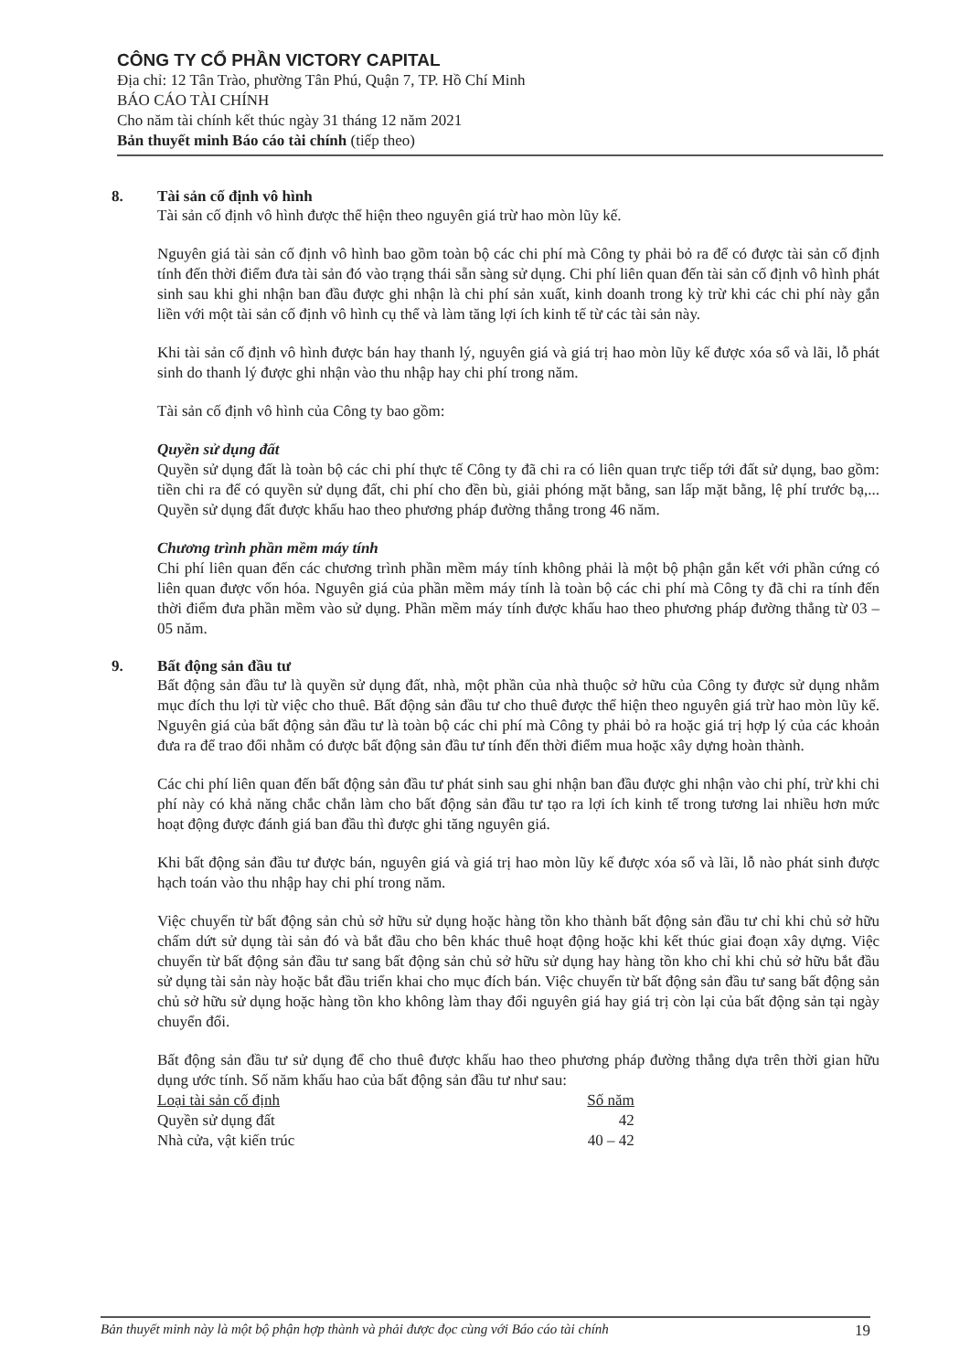CÔNG TY CỔ PHẦN VICTORY CAPITAL
Địa chỉ: 12 Tân Trào, phường Tân Phú, Quận 7, TP. Hồ Chí Minh
BÁO CÁO TÀI CHÍNH
Cho năm tài chính kết thúc ngày 31 tháng 12 năm 2021
Bản thuyết minh Báo cáo tài chính (tiếp theo)
8. Tài sản cố định vô hình
Tài sản cố định vô hình được thể hiện theo nguyên giá trừ hao mòn lũy kế.
Nguyên giá tài sản cố định vô hình bao gồm toàn bộ các chi phí mà Công ty phải bỏ ra để có được tài sản cố định tính đến thời điểm đưa tài sản đó vào trạng thái sẵn sàng sử dụng. Chi phí liên quan đến tài sản cố định vô hình phát sinh sau khi ghi nhận ban đầu được ghi nhận là chi phí sản xuất, kinh doanh trong kỳ trừ khi các chi phí này gắn liền với một tài sản cố định vô hình cụ thể và làm tăng lợi ích kinh tế từ các tài sản này.
Khi tài sản cố định vô hình được bán hay thanh lý, nguyên giá và giá trị hao mòn lũy kế được xóa sổ và lãi, lỗ phát sinh do thanh lý được ghi nhận vào thu nhập hay chi phí trong năm.
Tài sản cố định vô hình của Công ty bao gồm:
Quyền sử dụng đất
Quyền sử dụng đất là toàn bộ các chi phí thực tế Công ty đã chi ra có liên quan trực tiếp tới đất sử dụng, bao gồm: tiền chi ra để có quyền sử dụng đất, chi phí cho đền bù, giải phóng mặt bằng, san lấp mặt bằng, lệ phí trước bạ,... Quyền sử dụng đất được khấu hao theo phương pháp đường thẳng trong 46 năm.
Chương trình phần mềm máy tính
Chi phí liên quan đến các chương trình phần mềm máy tính không phải là một bộ phận gắn kết với phần cứng có liên quan được vốn hóa. Nguyên giá của phần mềm máy tính là toàn bộ các chi phí mà Công ty đã chi ra tính đến thời điểm đưa phần mềm vào sử dụng. Phần mềm máy tính được khấu hao theo phương pháp đường thẳng từ 03 – 05 năm.
9. Bất động sản đầu tư
Bất động sản đầu tư là quyền sử dụng đất, nhà, một phần của nhà thuộc sở hữu của Công ty được sử dụng nhằm mục đích thu lợi từ việc cho thuê. Bất động sản đầu tư cho thuê được thể hiện theo nguyên giá trừ hao mòn lũy kế. Nguyên giá của bất động sản đầu tư là toàn bộ các chi phí mà Công ty phải bỏ ra hoặc giá trị hợp lý của các khoản đưa ra để trao đổi nhằm có được bất động sản đầu tư tính đến thời điểm mua hoặc xây dựng hoàn thành.
Các chi phí liên quan đến bất động sản đầu tư phát sinh sau ghi nhận ban đầu được ghi nhận vào chi phí, trừ khi chi phí này có khả năng chắc chắn làm cho bất động sản đầu tư tạo ra lợi ích kinh tế trong tương lai nhiều hơn mức hoạt động được đánh giá ban đầu thì được ghi tăng nguyên giá.
Khi bất động sản đầu tư được bán, nguyên giá và giá trị hao mòn lũy kế được xóa sổ và lãi, lỗ nào phát sinh được hạch toán vào thu nhập hay chi phí trong năm.
Việc chuyển từ bất động sản chủ sở hữu sử dụng hoặc hàng tồn kho thành bất động sản đầu tư chỉ khi chủ sở hữu chấm dứt sử dụng tài sản đó và bắt đầu cho bên khác thuê hoạt động hoặc khi kết thúc giai đoạn xây dựng. Việc chuyển từ bất động sản đầu tư sang bất động sản chủ sở hữu sử dụng hay hàng tồn kho chỉ khi chủ sở hữu bắt đầu sử dụng tài sản này hoặc bắt đầu triển khai cho mục đích bán. Việc chuyển từ bất động sản đầu tư sang bất động sản chủ sở hữu sử dụng hoặc hàng tồn kho không làm thay đổi nguyên giá hay giá trị còn lại của bất động sản tại ngày chuyển đổi.
Bất động sản đầu tư sử dụng để cho thuê được khấu hao theo phương pháp đường thẳng dựa trên thời gian hữu dụng ước tính. Số năm khấu hao của bất động sản đầu tư như sau:
| Loại tài sản cố định | Số năm |
| --- | --- |
| Quyền sử dụng đất | 42 |
| Nhà cửa, vật kiến trúc | 40 – 42 |
Bản thuyết minh này là một bộ phận hợp thành và phải được đọc cùng với Báo cáo tài chính 19